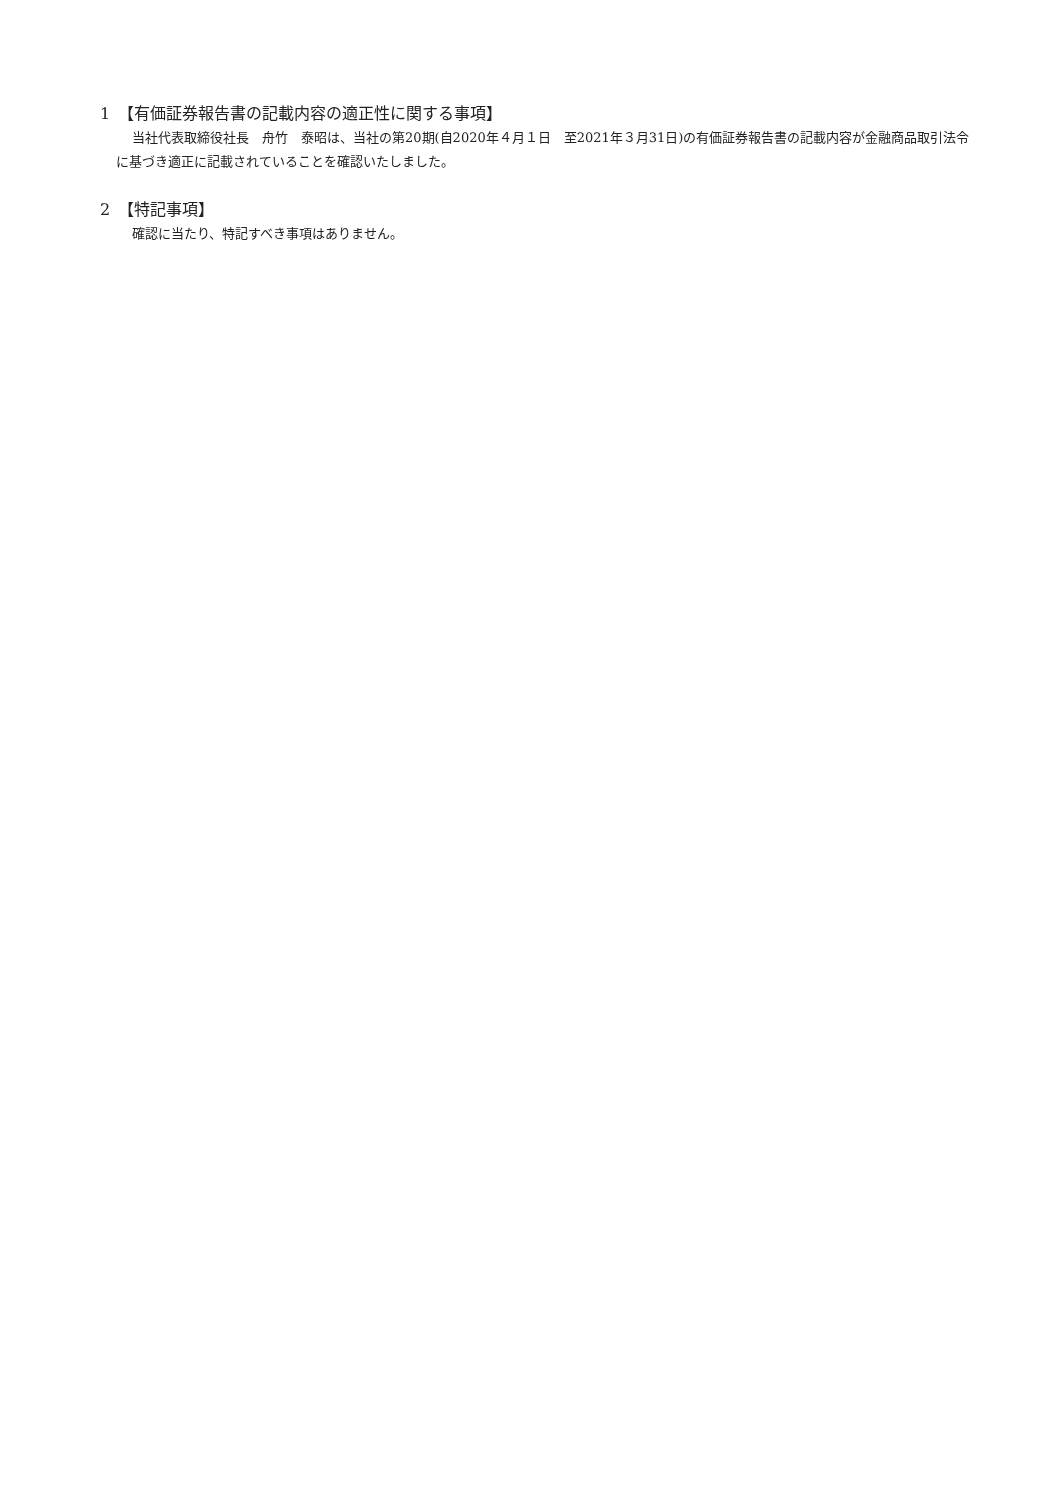1　【有価証券報告書の記載内容の適正性に関する事項】
当社代表取締役社長　舟竹　泰昭は、当社の第20期(自2020年４月１日　至2021年３月31日)の有価証券報告書の記載内容が金融商品取引法令に基づき適正に記載されていることを確認いたしました。
2　【特記事項】
確認に当たり、特記すべき事項はありません。